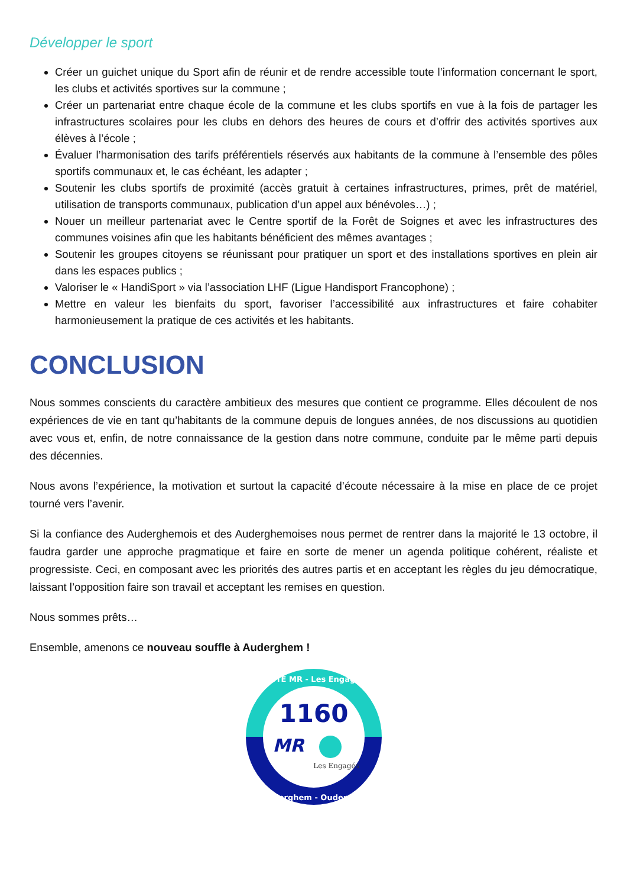Développer le sport
Créer un guichet unique du Sport afin de réunir et de rendre accessible toute l’information concernant le sport, les clubs et activités sportives sur la commune ;
Créer un partenariat entre chaque école de la commune et les clubs sportifs en vue à la fois de partager les infrastructures scolaires pour les clubs en dehors des heures de cours et d’offrir des activités sportives aux élèves à l’école ;
Évaluer l’harmonisation des tarifs préférentiels réservés aux habitants de la commune à l’ensemble des pôles sportifs communaux et, le cas échéant, les adapter ;
Soutenir les clubs sportifs de proximité (accès gratuit à certaines infrastructures, primes, prêt de matériel, utilisation de transports communaux, publication d’un appel aux bénévoles…) ;
Nouer un meilleur partenariat avec le Centre sportif de la Forêt de Soignes et avec les infrastructures des communes voisines afin que les habitants bénéficient des mêmes avantages ;
Soutenir les groupes citoyens se réunissant pour pratiquer un sport et des installations sportives en plein air dans les espaces publics ;
Valoriser le « HandiSport » via l’association LHF (Ligue Handisport Francophone) ;
Mettre en valeur les bienfaits du sport, favoriser l’accessibilité aux infrastructures et faire cohabiter harmonieusement la pratique de ces activités et les habitants.
CONCLUSION
Nous sommes conscients du caractère ambitieux des mesures que contient ce programme. Elles découlent de nos expériences de vie en tant qu’habitants de la commune depuis de longues années, de nos discussions au quotidien avec vous et, enfin, de notre connaissance de la gestion dans notre commune, conduite par le même parti depuis des décennies.
Nous avons l’expérience, la motivation et surtout la capacité d’écoute nécessaire à la mise en place de ce projet tourné vers l’avenir.
Si la confiance des Auderghemois et des Auderghemoises nous permet de rentrer dans la majorité le 13 octobre, il faudra garder une approche pragmatique et faire en sorte de mener un agenda politique cohérent, réaliste et progressiste. Ceci, en composant avec les priorités des autres partis et en acceptant les règles du jeu démocratique, laissant l’opposition faire son travail et acceptant les remises en question.
Nous sommes prêts…
Ensemble, amenons ce nouveau souffle à Auderghem !
LISTE MR - Les Engagés
Auderghem - Oudergem
1160
MR
Les Engagés